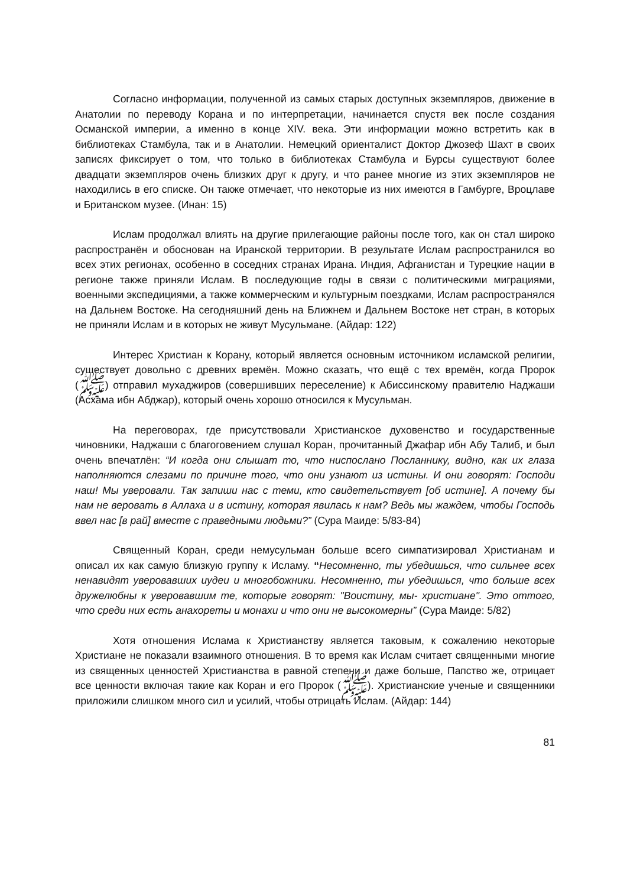Согласно информации, полученной из самых старых доступных экземпляров, движение в Анатолии по переводу Корана и по интерпретации, начинается спустя век после создания Османской империи, а именно в конце XIV. века. Эти информации можно встретить как в библиотеках Стамбула, так и в Анатолии. Немецкий ориенталист Доктор Джозеф Шахт в своих записях фиксирует о том, что только в библиотеках Стамбула и Бурсы существуют более двадцати экземпляров очень близких друг к другу, и что ранее многие из этих экземпляров не находились в его списке. Он также отмечает, что некоторые из них имеются в Гамбурге, Вроцлаве и Британском музее. (Инан: 15)
Ислам продолжал влиять на другие прилегающие районы после того, как он стал широко распространён и обоснован на Иранской территории. В результате Ислам распространился во всех этих регионах, особенно в соседних странах Ирана. Индия, Афганистан и Турецкие нации в регионе также приняли Ислам. В последующие годы в связи с политическими миграциями, военными экспедициями, а также коммерческим и культурным поездками, Ислам распространялся на Дальнем Востоке. На сегодняшний день на Ближнем и Дальнем Востоке нет стран, в которых не приняли Ислам и в которых не живут Мусульмане. (Айдар: 122)
Интерес Христиан к Корану, который является основным источником исламской религии, существует довольно с древних времён. Можно сказать, что ещё с тех времён, когда Пророк (ﷺ) отправил мухаджиров (совершивших переселение) к Абиссинскому правителю Наджаши (Асхама ибн Абджар), который очень хорошо относился к Мусульман.
На переговорах, где присутствовали Христианское духовенство и государственные чиновники, Наджаши с благоговением слушал Коран, прочитанный Джафар ибн Абу Талиб, и был очень впечатлён: “И когда они слышат то, что ниспослано Посланнику, видно, как их глаза наполняются слезами по причине того, что они узнают из истины. И они говорят: Господи наш! Мы уверовали. Так запиши нас с теми, кто свидетельствует [об истине]. А почему бы нам не веровать в Аллаха и в истину, которая явилась к нам? Ведь мы жаждем, чтобы Господь ввел нас [в рай] вместе с праведными людьми?” (Сура Маиде: 5/83-84)
Священный Коран, среди немусульман больше всего симпатизировал Христианам и описал их как самую близкую группу к Исламу. “Несомненно, ты убедишься, что сильнее всех ненавидят уверовавших иудеи и многобожники. Несомненно, ты убедишься, что больше всех дружелюбны к уверовавшим те, которые говорят: "Воистину, мы- христиане". Это оттого, что среди них есть анахореты и монахи и что они не высокомерны” (Сура Маиде: 5/82)
Хотя отношения Ислама к Христианству является таковым, к сожалению некоторые Христиане не показали взаимного отношения. В то время как Ислам считает священными многие из священных ценностей Христианства в равной степени и даже больше, Папство же, отрицает все ценности включая такие как Коран и его Пророк (ﷺ). Христианские ученые и священники приложили слишком много сил и усилий, чтобы отрицать Ислам. (Айдар: 144)
81